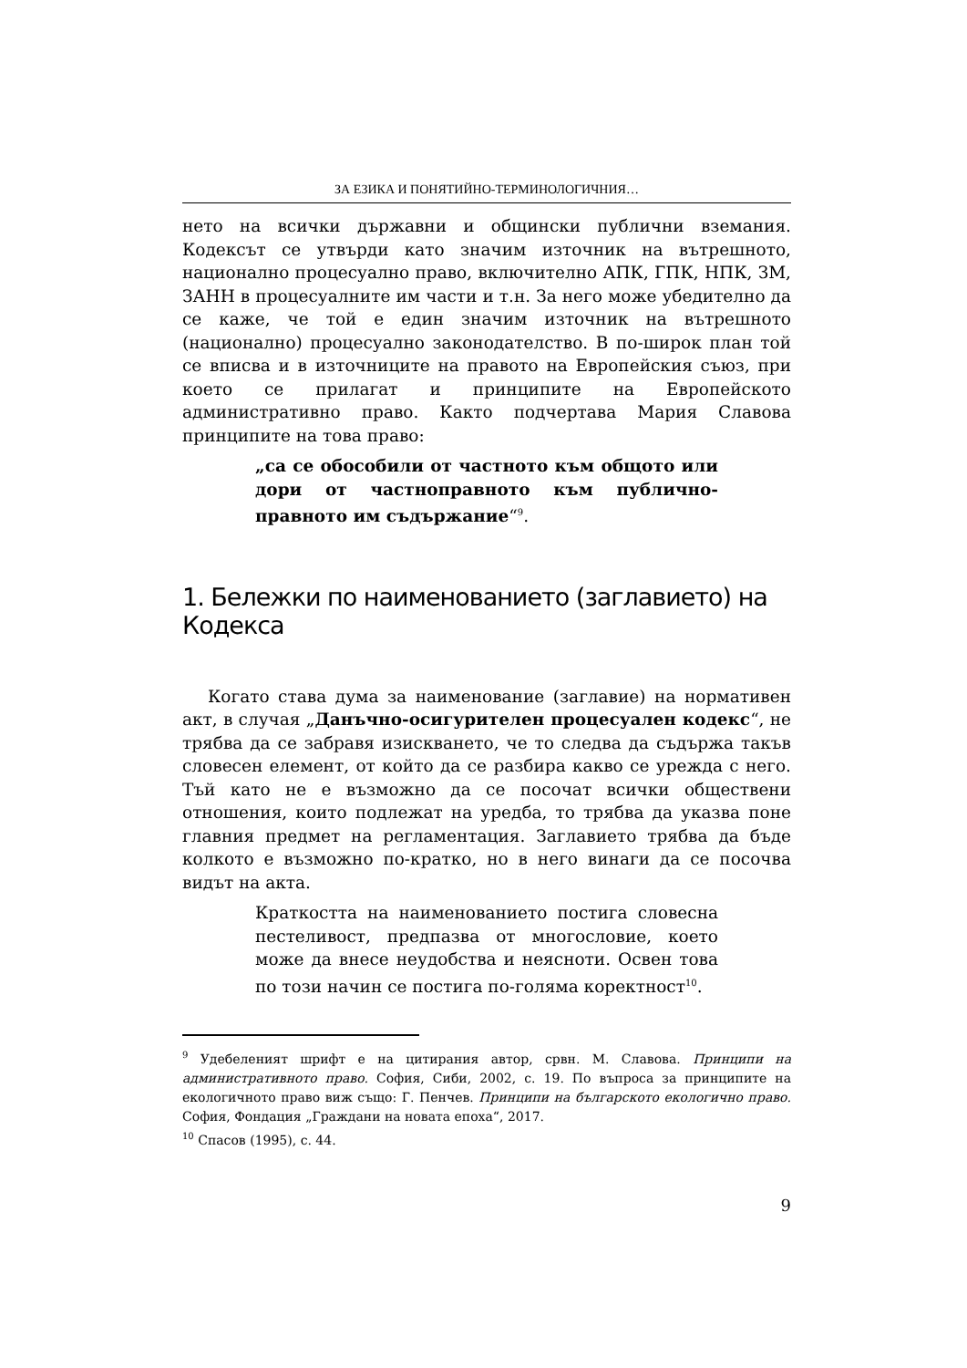ЗА ЕЗИКА И ПОНЯТИЙНО-ТЕРМИНОЛОГИЧНИЯ…
нето на всички държавни и общински публични вземания. Кодексът се утвърди като значим източник на вътрешното, национално процесуално право, включително АПК, ГПК, НПК, ЗМ, ЗАНН в процесуалните им части и т.н. За него може убедително да се каже, че той е един значим източник на вътрешното (национално) процесуално законодателство. В по-широк план той се вписва и в източниците на правото на Европейския съюз, при което се прилагат и принципите на Европейското административно право. Както подчертава Мария Славова принципите на това право:
„са се обособили от частното към общото или дори от частноправното към публично-правното им съдържание“<sup>9</sup>.
1. Бележки по наименованието (заглавието) на Кодекса
Когато става дума за наименование (заглавие) на нормативен акт, в случая „Данъчно-осигурителен процесуален кодекс“, не трябва да се забравя изискването, че то следва да съдържа такъв словесен елемент, от който да се разбира какво се урежда с него. Тъй като не е възможно да се посочат всички обществени отношения, които подлежат на уредба, то трябва да указва поне главния предмет на регламентация. Заглавието трябва да бъде колкото е възможно по-кратко, но в него винаги да се посочва видът на акта.
Краткостта на наименованието постига словесна пестеливост, предпазва от многословие, което може да внесе неудобства и неясноти. Освен това по този начин се постига по-голяма коректност<sup>10</sup>.
<sup>9</sup> Удебеленият шрифт е на цитирания автор, срвн. М. Славова. Принципи на административното право. София, Сиби, 2002, с. 19. По въпроса за принципите на екологичното право виж също: Г. Пенчев. Принципи на българското екологично право. София, Фондация „Граждани на новата епоха“, 2017.
<sup>10</sup> Спасов (1995), с. 44.
9